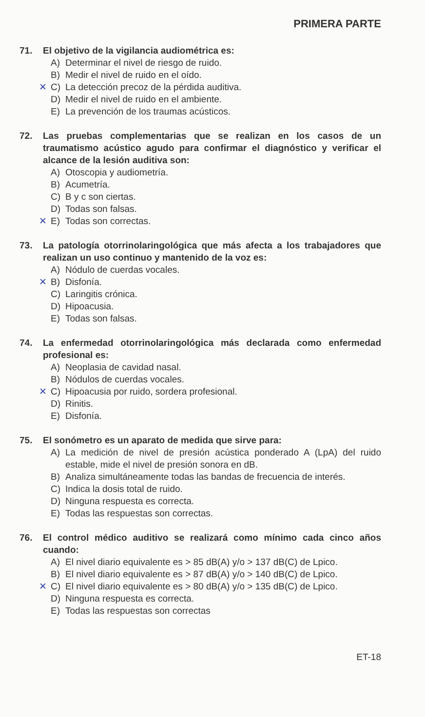PRIMERA PARTE
71. El objetivo de la vigilancia audiométrica es:
A) Determinar el nivel de riesgo de ruido.
B) Medir el nivel de ruido en el oído.
✕ C) La detección precoz de la pérdida auditiva.
D) Medir el nivel de ruido en el ambiente.
E) La prevención de los traumas acústicos.
72. Las pruebas complementarias que se realizan en los casos de un traumatismo acústico agudo para confirmar el diagnóstico y verificar el alcance de la lesión auditiva son:
A) Otoscopia y audiometría.
B) Acumetría.
C) B y c son ciertas.
D) Todas son falsas.
✕ E) Todas son correctas.
73. La patología otorrinolaringológica que más afecta a los trabajadores que realizan un uso continuo y mantenido de la voz es:
A) Nódulo de cuerdas vocales.
✕ B) Disfonía.
C) Laringitis crónica.
D) Hipoacusia.
E) Todas son falsas.
74. La enfermedad otorrinolaringológica más declarada como enfermedad profesional es:
A) Neoplasia de cavidad nasal.
B) Nódulos de cuerdas vocales.
✕ C) Hipoacusia por ruido, sordera profesional.
D) Rinitis.
E) Disfonía.
75. El sonómetro es un aparato de medida que sirve para:
A) La medición de nivel de presión acústica ponderado A (LpA) del ruido estable, mide el nivel de presión sonora en dB.
B) Analiza simultáneamente todas las bandas de frecuencia de interés.
C) Indica la dosis total de ruido.
D) Ninguna respuesta es correcta.
E) Todas las respuestas son correctas.
76. El control médico auditivo se realizará como mínimo cada cinco años cuando:
A) El nivel diario equivalente es > 85 dB(A) y/o > 137 dB(C) de Lpico.
B) El nivel diario equivalente es > 87 dB(A) y/o > 140 dB(C) de Lpico.
✕ C) El nivel diario equivalente es > 80 dB(A) y/o > 135 dB(C) de Lpico.
D) Ninguna respuesta es correcta.
E) Todas las respuestas son correctas
ET-18